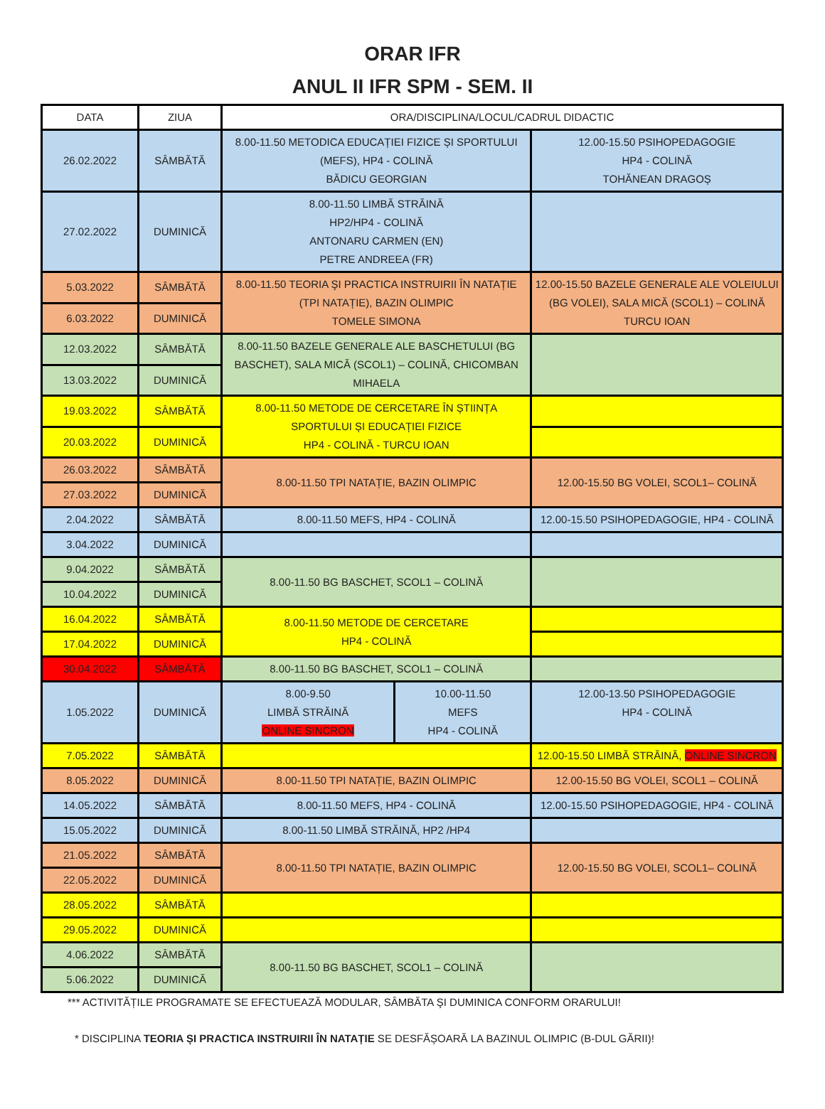ORAR IFR
ANUL II IFR SPM - SEM. II
| DATA | ZIUA | ORA/DISCIPLINA/LOCUL/CADRUL DIDACTIC | | |
| 26.02.2022 | SÂMBĂTĂ | 8.00-11.50 METODICA EDUCAȚIEI FIZICE ȘI SPORTULUI (MEFS), HP4 - COLINĂ BĂDICU GEORGIAN | | 12.00-15.50 PSIHOPEDAGOGIE HP4 - COLINĂ TOHĂNEAN DRAGOȘ |
| 27.02.2022 | DUMINICĂ | 8.00-11.50 LIMBĂ STRĂINĂ HP2/HP4 - COLINĂ ANTONARU CARMEN (EN) PETRE ANDREEA (FR) | | |
| 5.03.2022 | SÂMBĂTĂ | 8.00-11.50 TEORIA ŞI PRACTICA INSTRUIRII ÎN NATAȚIE (TPI NATAȚIE), BAZIN OLIMPIC TOMELE SIMONA | | 12.00-15.50 BAZELE GENERALE ALE VOLEIULUI (BG VOLEI), SALA MICĂ (SCOL1) – COLINĂ TURCU IOAN |
| 6.03.2022 | DUMINICĂ | | | |
| 12.03.2022 | SÂMBĂTĂ | 8.00-11.50 BAZELE GENERALE ALE BASCHETULUI (BG BASCHET), SALA MICĂ (SCOL1) – COLINĂ, CHICOMBAN MIHAELA | | |
| 13.03.2022 | DUMINICĂ | | | |
| 19.03.2022 | SÂMBĂTĂ | 8.00-11.50 METODE DE CERCETARE ÎN ȘTIINȚA SPORTULUI ȘI EDUCAȚIEI FIZICE HP4 - COLINĂ - TURCU IOAN | | |
| 20.03.2022 | DUMINICĂ | | | |
| 26.03.2022 | SÂMBĂTĂ | 8.00-11.50 TPI NATAȚIE, BAZIN OLIMPIC | | 12.00-15.50 BG VOLEI, SCOL1– COLINĂ |
| 27.03.2022 | DUMINICĂ | | | |
| 2.04.2022 | SÂMBĂTĂ | 8.00-11.50 MEFS, HP4 - COLINĂ | | 12.00-15.50 PSIHOPEDAGOGIE, HP4 - COLINĂ |
| 3.04.2022 | DUMINICĂ | | | |
| 9.04.2022 | SÂMBĂTĂ | 8.00-11.50 BG BASCHET, SCOL1 – COLINĂ | | |
| 10.04.2022 | DUMINICĂ | | | |
| 16.04.2022 | SÂMBĂTĂ | 8.00-11.50 METODE DE CERCETARE HP4 - COLINĂ | | |
| 17.04.2022 | DUMINICĂ | | | |
| 30.04.2022 | SÂMBĂTĂ | 8.00-11.50 BG BASCHET, SCOL1 – COLINĂ | | |
| 1.05.2022 | DUMINICĂ | 8.00-9.50 LIMBĂ STRĂINĂ ONLINE SINCRON | 10.00-11.50 MEFS HP4 - COLINĂ | 12.00-13.50 PSIHOPEDAGOGIE HP4 - COLINĂ |
| 7.05.2022 | SÂMBĂTĂ | | | 12.00-15.50 LIMBĂ STRĂINĂ, ONLINE SINCRON |
| 8.05.2022 | DUMINICĂ | 8.00-11.50 TPI NATAȚIE, BAZIN OLIMPIC | | 12.00-15.50 BG VOLEI, SCOL1 – COLINĂ |
| 14.05.2022 | SÂMBĂTĂ | 8.00-11.50 MEFS, HP4 - COLINĂ | | 12.00-15.50 PSIHOPEDAGOGIE, HP4 - COLINĂ |
| 15.05.2022 | DUMINICĂ | 8.00-11.50 LIMBĂ STRĂINĂ, HP2 /HP4 | | |
| 21.05.2022 | SÂMBĂTĂ | 8.00-11.50 TPI NATAȚIE, BAZIN OLIMPIC | | 12.00-15.50 BG VOLEI, SCOL1– COLINĂ |
| 22.05.2022 | DUMINICĂ | | | |
| 28.05.2022 | SÂMBĂTĂ | | | |
| 29.05.2022 | DUMINICĂ | | | |
| 4.06.2022 | SÂMBĂTĂ | 8.00-11.50 BG BASCHET, SCOL1 – COLINĂ | | |
| 5.06.2022 | DUMINICĂ | | | |
*** ACTIVITĂȚILE PROGRAMATE SE EFECTUEAZĂ MODULAR, SÂMBĂTA ŞI DUMINICA CONFORM ORARULUI!
* DISCIPLINA TEORIA ȘI PRACTICA INSTRUIRII ÎN NATAȚIE SE DESFĂȘOARĂ LA BAZINUL OLIMPIC (B-DUL GĂRII)!